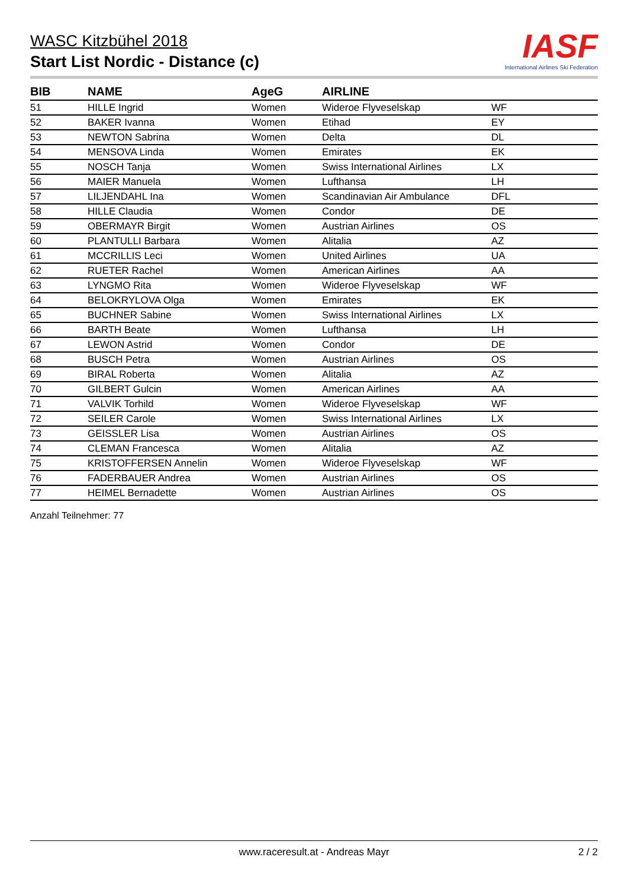WASC Kitzbühel 2018
Start List Nordic - Distance (c)
IASF
International Airlines Ski Federation
| BIB | NAME | AgeG | AIRLINE | |
| --- | --- | --- | --- | --- |
| 51 | HILLE Ingrid | Women | Wideroe Flyveselskap | WF |
| 52 | BAKER Ivanna | Women | Etihad | EY |
| 53 | NEWTON Sabrina | Women | Delta | DL |
| 54 | MENSOVA Linda | Women | Emirates | EK |
| 55 | NOSCH Tanja | Women | Swiss International Airlines | LX |
| 56 | MAIER Manuela | Women | Lufthansa | LH |
| 57 | LILJENDAHL Ina | Women | Scandinavian Air Ambulance | DFL |
| 58 | HILLE Claudia | Women | Condor | DE |
| 59 | OBERMAYR Birgit | Women | Austrian Airlines | OS |
| 60 | PLANTULLI Barbara | Women | Alitalia | AZ |
| 61 | MCCRILLIS Leci | Women | United Airlines | UA |
| 62 | RUETER Rachel | Women | American Airlines | AA |
| 63 | LYNGMO Rita | Women | Wideroe Flyveselskap | WF |
| 64 | BELOKRYLOVA Olga | Women | Emirates | EK |
| 65 | BUCHNER Sabine | Women | Swiss International Airlines | LX |
| 66 | BARTH Beate | Women | Lufthansa | LH |
| 67 | LEWON Astrid | Women | Condor | DE |
| 68 | BUSCH Petra | Women | Austrian Airlines | OS |
| 69 | BIRAL Roberta | Women | Alitalia | AZ |
| 70 | GILBERT Gulcin | Women | American Airlines | AA |
| 71 | VALVIK Torhild | Women | Wideroe Flyveselskap | WF |
| 72 | SEILER Carole | Women | Swiss International Airlines | LX |
| 73 | GEISSLER Lisa | Women | Austrian Airlines | OS |
| 74 | CLEMAN Francesca | Women | Alitalia | AZ |
| 75 | KRISTOFFERSEN Annelin | Women | Wideroe Flyveselskap | WF |
| 76 | FADERBAUER Andrea | Women | Austrian Airlines | OS |
| 77 | HEIMEL Bernadette | Women | Austrian Airlines | OS |
Anzahl Teilnehmer: 77
www.raceresult.at - Andreas Mayr 2 / 2